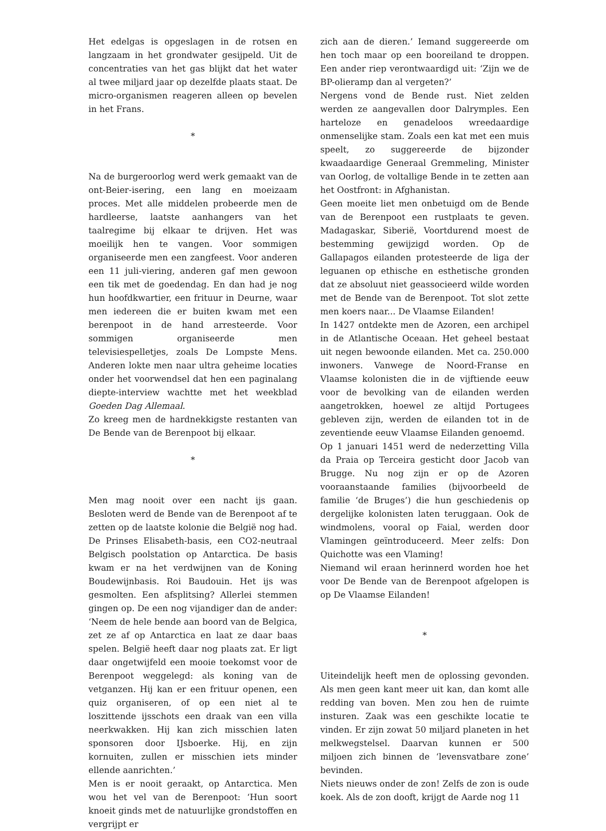Het edelgas is opgeslagen in de rotsen en langzaam in het grondwater gesijpeld. Uit de concentraties van het gas blijkt dat het water al twee miljard jaar op dezelfde plaats staat. De micro-organismen reageren alleen op bevelen in het Frans.
*
Na de burgeroorlog werd werk gemaakt van de ont-Beier-isering, een lang en moeizaam proces. Met alle middelen probeerde men de hardleerse, laatste aanhangers van het taalregime bij elkaar te drijven. Het was moeilijk hen te vangen. Voor sommigen organiseerde men een zangfeest. Voor anderen een 11 juli-viering, anderen gaf men gewoon een tik met de goedendag. En dan had je nog hun hoofdkwartier, een frituur in Deurne, waar men iedereen die er buiten kwam met een berenpoot in de hand arresteerde. Voor sommigen organiseerde men televisiespelletjes, zoals De Lompste Mens. Anderen lokte men naar ultra geheime locaties onder het voorwendsel dat hen een paginalang diepte-interview wachtte met het weekblad Goeden Dag Allemaal.
Zo kreeg men de hardnekkigste restanten van De Bende van de Berenpoot bij elkaar.
*
Men mag nooit over een nacht ijs gaan. Besloten werd de Bende van de Berenpoot af te zetten op de laatste kolonie die België nog had. De Prinses Elisabeth-basis, een CO2-neutraal Belgisch poolstation op Antarctica. De basis kwam er na het verdwijnen van de Koning Boudewijnbasis. Roi Baudouin. Het ijs was gesmolten. Een afsplitsing? Allerlei stemmen gingen op. De een nog vijandiger dan de ander: ‘Neem de hele bende aan boord van de Belgica, zet ze af op Antarctica en laat ze daar baas spelen. België heeft daar nog plaats zat. Er ligt daar ongetwijfeld een mooie toekomst voor de Berenpoot weggelegd: als koning van de vetganzen. Hij kan er een frituur openen, een quiz organiseren, of op een niet al te loszittende ijsschots een draak van een villa neerkwakken. Hij kan zich misschien laten sponsoren door IJsboerke. Hij, en zijn kornuiten, zullen er misschien iets minder ellende aanrichten.’
Men is er nooit geraakt, op Antarctica. Men wou het vel van de Berenpoot: ‘Hun soort knoeit ginds met de natuurlijke grondstoffen en vergrijpt er
zich aan de dieren.’ Iemand suggereerde om hen toch maar op een booreiland te droppen. Een ander riep verontwaardigd uit: ‘Zijn we de BP-olieramp dan al vergeten?’
Nergens vond de Bende rust. Niet zelden werden ze aangevallen door Dalrymples. Een harteloze en genadeloos wreedaardige onmenselijke stam. Zoals een kat met een muis speelt, zo suggereerde de bijzonder kwaadaardige Generaal Gremmeling, Minister van Oorlog, de voltallige Bende in te zetten aan het Oostfront: in Afghanistan.
Geen moeite liet men onbetuigd om de Bende van de Berenpoot een rustplaats te geven. Madagaskar, Siberië, Voortdurend moest de bestemming gewijzigd worden. Op de Gallapagos eilanden protesteerde de liga der leguanen op ethische en esthetische gronden dat ze absoluut niet geassocieerd wilde worden met de Bende van de Berenpoot. Tot slot zette men koers naar... De Vlaamse Eilanden!
In 1427 ontdekte men de Azoren, een archipel in de Atlantische Oceaan. Het geheel bestaat uit negen bewoonde eilanden. Met ca. 250.000 inwoners. Vanwege de Noord-Franse en Vlaamse kolonisten die in de vijftiende eeuw voor de bevolking van de eilanden werden aangetrokken, hoewel ze altijd Portugees gebleven zijn, werden de eilanden tot in de zeventiende eeuw Vlaamse Eilanden genoemd.
Op 1 januari 1451 werd de nederzetting Villa da Praia op Terceira gesticht door Jacob van Brugge. Nu nog zijn er op de Azoren vooraanstaande families (bijvoorbeeld de familie ‘de Bruges’) die hun geschiedenis op dergelijke kolonisten laten teruggaan. Ook de windmolens, vooral op Faial, werden door Vlamingen geïntroduceerd. Meer zelfs: Don Quichotte was een Vlaming!
Niemand wil eraan herinnerd worden hoe het voor De Bende van de Berenpoot afgelopen is op De Vlaamse Eilanden!
*
Uiteindelijk heeft men de oplossing gevonden. Als men geen kant meer uit kan, dan komt alle redding van boven. Men zou hen de ruimte insturen. Zaak was een geschikte locatie te vinden. Er zijn zowat 50 miljard planeten in het melkwegstelsel. Daarvan kunnen er 500 miljoen zich binnen de ‘levensvatbare zone’ bevinden.
Niets nieuws onder de zon! Zelfs de zon is oude koek. Als de zon dooft, krijgt de Aarde nog 11